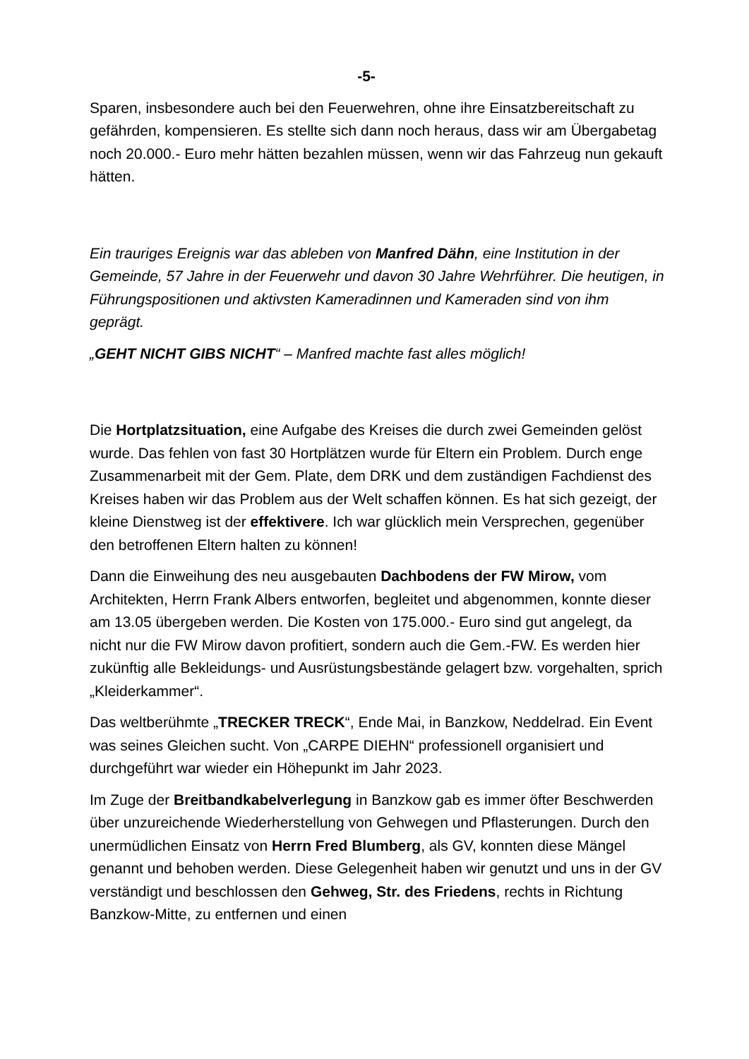-5-
Sparen, insbesondere auch bei den Feuerwehren, ohne ihre Einsatzbereitschaft zu gefährden, kompensieren. Es stellte sich dann noch heraus, dass wir am Übergabetag noch 20.000.- Euro mehr hätten bezahlen müssen, wenn wir das Fahrzeug nun gekauft hätten.
Ein trauriges Ereignis war das ableben von Manfred Dähn, eine Institution in der Gemeinde, 57 Jahre in der Feuerwehr und davon 30 Jahre Wehrführer. Die heutigen, in Führungspositionen und aktivsten Kameradinnen und Kameraden sind von ihm geprägt.
„GEHT NICHT GIBS NICHT“ – Manfred machte fast alles möglich!
Die Hortplatzsituation, eine Aufgabe des Kreises die durch zwei Gemeinden gelöst wurde. Das fehlen von fast 30 Hortplätzen wurde für Eltern ein Problem. Durch enge Zusammenarbeit mit der Gem. Plate, dem DRK und dem zuständigen Fachdienst des Kreises haben wir das Problem aus der Welt schaffen können. Es hat sich gezeigt, der kleine Dienstweg ist der effektivere. Ich war glücklich mein Versprechen, gegenüber den betroffenen Eltern halten zu können!
Dann die Einweihung des neu ausgebauten Dachbodens der FW Mirow, vom Architekten, Herrn Frank Albers entworfen, begleitet und abgenommen, konnte dieser am 13.05 übergeben werden. Die Kosten von 175.000.- Euro sind gut angelegt, da nicht nur die FW Mirow davon profitiert, sondern auch die Gem.-FW. Es werden hier zukünftig alle Bekleidungs- und Ausrüstungsbestände gelagert bzw. vorgehalten, sprich „Kleiderkammer“.
Das weltberühmte „TRECKER TRECK“, Ende Mai, in Banzkow, Neddelrad. Ein Event was seines Gleichen sucht. Von „CARPE DIEHN“ professionell organisiert und durchgeführt war wieder ein Höhepunkt im Jahr 2023.
Im Zuge der Breitbandkabelverlegung in Banzkow gab es immer öfter Beschwerden über unzureichende Wiederherstellung von Gehwegen und Pflasterungen. Durch den unermüdlichen Einsatz von Herrn Fred Blumberg, als GV, konnten diese Mängel genannt und behoben werden. Diese Gelegenheit haben wir genutzt und uns in der GV verständigt und beschlossen den Gehweg, Str. des Friedens, rechts in Richtung Banzkow-Mitte, zu entfernen und einen